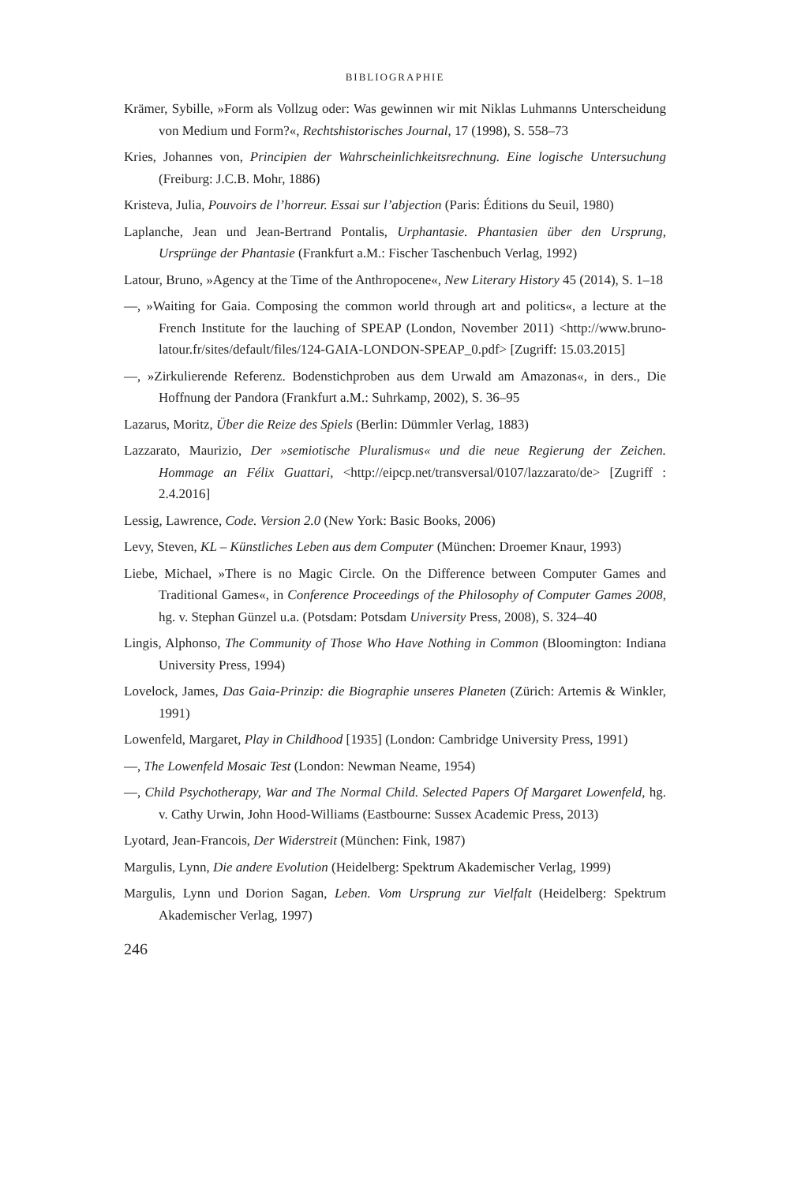BIBLIOGRAPHIE
Krämer, Sybille, »Form als Vollzug oder: Was gewinnen wir mit Niklas Luhmanns Unterscheidung von Medium und Form?«, Rechtshistorisches Journal, 17 (1998), S. 558–73
Kries, Johannes von, Principien der Wahrscheinlichkeitsrechnung. Eine logische Untersuchung (Freiburg: J.C.B. Mohr, 1886)
Kristeva, Julia, Pouvoirs de l’horreur. Essai sur l’abjection (Paris: Éditions du Seuil, 1980)
Laplanche, Jean und Jean-Bertrand Pontalis, Urphantasie. Phantasien über den Ursprung, Ursprünge der Phantasie (Frankfurt a.M.: Fischer Taschenbuch Verlag, 1992)
Latour, Bruno, »Agency at the Time of the Anthropocene«, New Literary History 45 (2014), S. 1–18
—, »Waiting for Gaia. Composing the common world through art and politics«, a lecture at the French Institute for the lauching of SPEAP (London, November 2011) <http://www.bruno-latour.fr/sites/default/files/124-GAIA-LONDON-SPEAP_0.pdf> [Zugriff: 15.03.2015]
—, »Zirkulierende Referenz. Bodenstichproben aus dem Urwald am Amazonas«, in ders., Die Hoffnung der Pandora (Frankfurt a.M.: Suhrkamp, 2002), S. 36–95
Lazarus, Moritz, Über die Reize des Spiels (Berlin: Dümmler Verlag, 1883)
Lazzarato, Maurizio, Der »semiotische Pluralismus« und die neue Regierung der Zeichen. Hommage an Félix Guattari, <http://eipcp.net/transversal/0107/lazzarato/de> [Zugriff : 2.4.2016]
Lessig, Lawrence, Code. Version 2.0 (New York: Basic Books, 2006)
Levy, Steven, KL – Künstliches Leben aus dem Computer (München: Droemer Knaur, 1993)
Liebe, Michael, »There is no Magic Circle. On the Difference between Computer Games and Traditional Games«, in Conference Proceedings of the Philosophy of Computer Games 2008, hg. v. Stephan Günzel u.a. (Potsdam: Potsdam University Press, 2008), S. 324–40
Lingis, Alphonso, The Community of Those Who Have Nothing in Common (Bloomington: Indiana University Press, 1994)
Lovelock, James, Das Gaia-Prinzip: die Biographie unseres Planeten (Zürich: Artemis & Winkler, 1991)
Lowenfeld, Margaret, Play in Childhood [1935] (London: Cambridge University Press, 1991)
—, The Lowenfeld Mosaic Test (London: Newman Neame, 1954)
—, Child Psychotherapy, War and The Normal Child. Selected Papers Of Margaret Lowenfeld, hg. v. Cathy Urwin, John Hood-Williams (Eastbourne: Sussex Academic Press, 2013)
Lyotard, Jean-Francois, Der Widerstreit (München: Fink, 1987)
Margulis, Lynn, Die andere Evolution (Heidelberg: Spektrum Akademischer Verlag, 1999)
Margulis, Lynn und Dorion Sagan, Leben. Vom Ursprung zur Vielfalt (Heidelberg: Spektrum Akademischer Verlag, 1997)
246